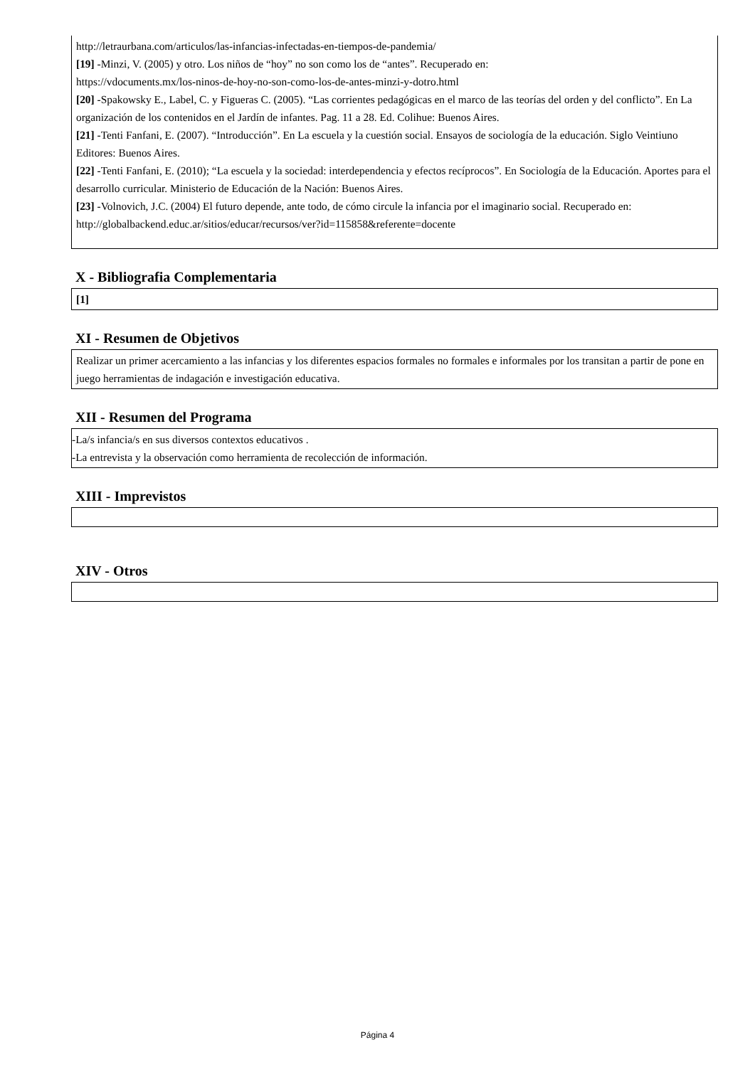http://letraurbana.com/articulos/las-infancias-infectadas-en-tiempos-de-pandemia/
[19] -Minzi, V. (2005) y otro. Los niños de “hoy” no son como los de “antes”. Recuperado en:
https://vdocuments.mx/los-ninos-de-hoy-no-son-como-los-de-antes-minzi-y-dotro.html
[20] -Spakowsky E., Label, C. y Figueras C. (2005). “Las corrientes pedagógicas en el marco de las teorías del orden y del conflicto”. En La organización de los contenidos en el Jardín de infantes. Pag. 11 a 28. Ed. Colihue: Buenos Aires.
[21] -Tenti Fanfani, E. (2007). “Introducción”. En La escuela y la cuestión social. Ensayos de sociología de la educación. Siglo Veintiuno Editores: Buenos Aires.
[22] -Tenti Fanfani, E. (2010); “La escuela y la sociedad: interdependencia y efectos recíprocos”. En Sociología de la Educación. Aportes para el desarrollo curricular. Ministerio de Educación de la Nación: Buenos Aires.
[23] -Volnovich, J.C. (2004) El futuro depende, ante todo, de cómo circule la infancia por el imaginario social. Recuperado en: http://globalbackend.educ.ar/sitios/educar/recursos/ver?id=115858&referente=docente
X - Bibliografia Complementaria
[1]
XI - Resumen de Objetivos
Realizar un primer acercamiento a las infancias y los diferentes espacios formales no formales e informales por los transitan a partir de pone en juego herramientas de indagación e investigación educativa.
XII - Resumen del Programa
-La/s infancia/s en sus diversos contextos educativos .
-La entrevista y la observación como herramienta de recolección de información.
XIII - Imprevistos
XIV - Otros
Página 4